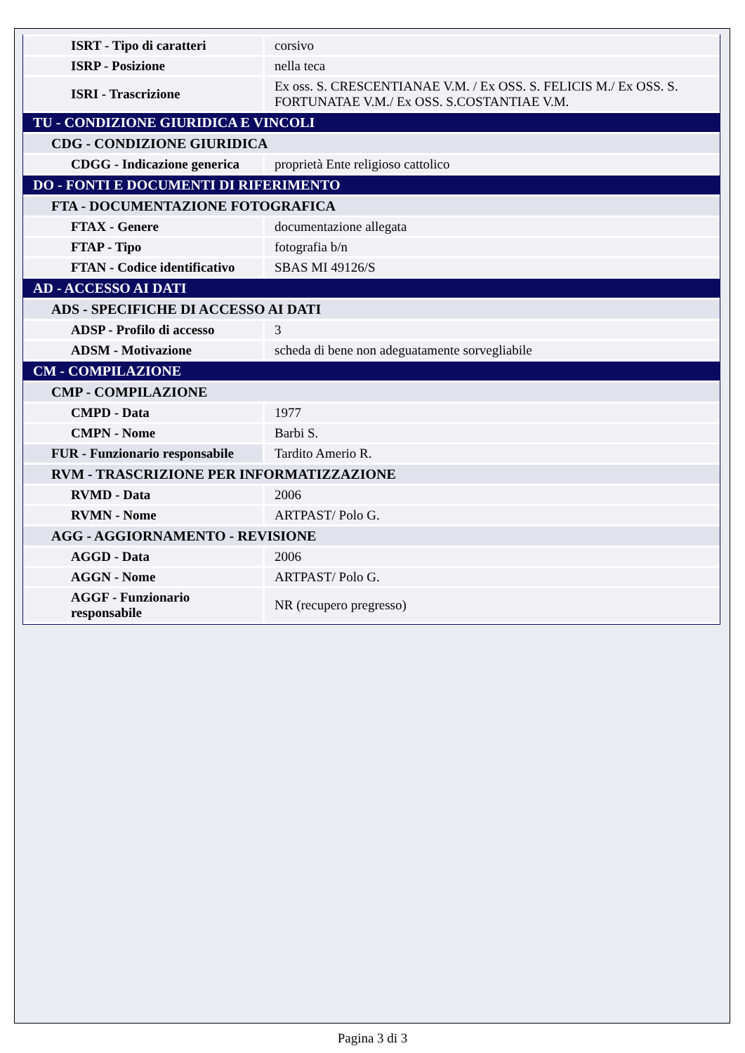| ISRT - Tipo di caratteri | corsivo |
| ISRP - Posizione | nella teca |
| ISRI - Trascrizione | Ex oss. S. CRESCENTIANAE V.M. / Ex OSS. S. FELICIS M./ Ex OSS. S. FORTUNATAE V.M./ Ex OSS. S.COSTANTIAE V.M. |
| TU - CONDIZIONE GIURIDICA E VINCOLI | |
| CDG - CONDIZIONE GIURIDICA | |
| CDGG - Indicazione generica | proprietà Ente religioso cattolico |
| DO - FONTI E DOCUMENTI DI RIFERIMENTO | |
| FTA - DOCUMENTAZIONE FOTOGRAFICA | |
| FTAX - Genere | documentazione allegata |
| FTAP - Tipo | fotografia b/n |
| FTAN - Codice identificativo | SBAS MI 49126/S |
| AD - ACCESSO AI DATI | |
| ADS - SPECIFICHE DI ACCESSO AI DATI | |
| ADSP - Profilo di accesso | 3 |
| ADSM - Motivazione | scheda di bene non adeguatamente sorvegliabile |
| CM - COMPILAZIONE | |
| CMP - COMPILAZIONE | |
| CMPD - Data | 1977 |
| CMPN - Nome | Barbi S. |
| FUR - Funzionario responsabile | Tardito Amerio R. |
| RVM - TRASCRIZIONE PER INFORMATIZZAZIONE | |
| RVMD - Data | 2006 |
| RVMN - Nome | ARTPAST/ Polo G. |
| AGG - AGGIORNAMENTO - REVISIONE | |
| AGGD - Data | 2006 |
| AGGN - Nome | ARTPAST/ Polo G. |
| AGGF - Funzionario responsabile | NR (recupero pregresso) |
Pagina 3 di 3